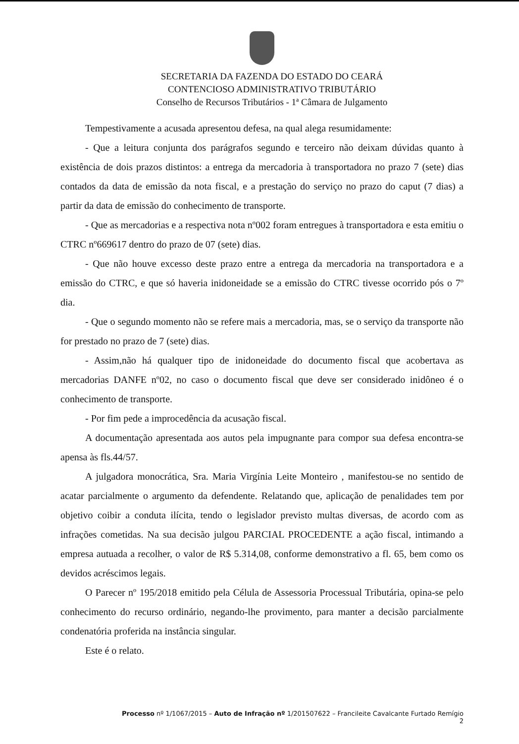SECRETARIA DA FAZENDA DO ESTADO DO CEARÁ
CONTENCIOSO ADMINISTRATIVO TRIBUTÁRIO
Conselho de Recursos Tributários - 1ª Câmara de Julgamento
Tempestivamente a acusada apresentou defesa, na qual alega resumidamente:
- Que a leitura conjunta dos parágrafos segundo e terceiro não deixam dúvidas quanto à existência de dois prazos distintos: a entrega da mercadoria à transportadora no prazo 7 (sete) dias contados da data de emissão da nota fiscal, e a prestação do serviço no prazo do caput (7 dias) a partir da data de emissão do conhecimento de transporte.
- Que as mercadorias e a respectiva nota nº002 foram entregues à transportadora e esta emitiu o CTRC nº669617 dentro do prazo de 07 (sete) dias.
- Que não houve excesso deste prazo entre a entrega da mercadoria na transportadora e a emissão do CTRC, e que só haveria inidoneidade se a emissão do CTRC tivesse ocorrido pós o 7º dia.
- Que o segundo momento não se refere mais a mercadoria, mas, se o serviço da transporte não for prestado no prazo de 7 (sete) dias.
- Assim,não há qualquer tipo de inidoneidade do documento fiscal que acobertava as mercadorias DANFE nº02, no caso o documento fiscal que deve ser considerado inidôneo é o conhecimento de transporte.
- Por fim pede a improcedência da acusação fiscal.
A documentação apresentada aos autos pela impugnante para compor sua defesa encontra-se apensa às fls.44/57.
A julgadora monocrática, Sra. Maria Virgínia Leite Monteiro , manifestou-se no sentido de acatar parcialmente o argumento da defendente. Relatando que, aplicação de penalidades tem por objetivo coibir a conduta ilícita, tendo o legislador previsto multas diversas, de acordo com as infrações cometidas. Na sua decisão julgou PARCIAL PROCEDENTE a ação fiscal, intimando a empresa autuada a recolher, o valor de R$ 5.314,08, conforme demonstrativo a fl. 65, bem como os devidos acréscimos legais.
O Parecer nº 195/2018 emitido pela Célula de Assessoria Processual Tributária, opina-se pelo conhecimento do recurso ordinário, negando-lhe provimento, para manter a decisão parcialmente condenatória proferida na instância singular.
Este é o relato.
Processo nº 1/1067/2015 – Auto de Infração nº 1/201507622 – Francileite Cavalcante Furtado Remígio
2